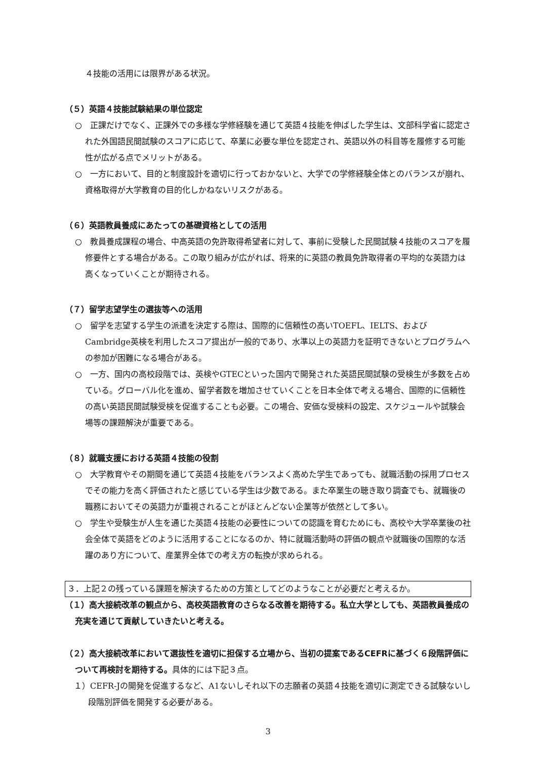４技能の活用には限界がある状況。
（５）英語４技能試験結果の単位認定
○　正課だけでなく、正課外での多様な学修経験を通じて英語４技能を伸ばした学生は、文部科学省に認定された外国語民間試験のスコアに応じて、卒業に必要な単位を認定され、英語以外の科目等を履修する可能性が広がる点でメリットがある。
○　一方において、目的と制度設計を適切に行っておかないと、大学での学修経験全体とのバランスが崩れ、資格取得が大学教育の目的化しかねないリスクがある。
（６）英語教員養成にあたっての基礎資格としての活用
○　教員養成課程の場合、中高英語の免許取得希望者に対して、事前に受験した民間試験４技能のスコアを履修要件とする場合がある。この取り組みが広がれば、将来的に英語の教員免許取得者の平均的な英語力は高くなっていくことが期待される。
（７）留学志望学生の選抜等への活用
○　留学を志望する学生の派遣を決定する際は、国際的に信頼性の高いTOEFL、IELTS、およびCambridge英検を利用したスコア提出が一般的であり、水準以上の英語力を証明できないとプログラムへの参加が困難になる場合がある。
○　一方、国内の高校段階では、英検やGTECといった国内で開発された英語民間試験の受検生が多数を占めている。グローバル化を進め、留学者数を増加させていくことを日本全体で考える場合、国際的に信頼性の高い英語民間試験受検を促進することも必要。この場合、安価な受検料の設定、スケジュールや試験会場等の課題解決が重要である。
（８）就職支援における英語４技能の役割
○　大学教育やその期間を通じて英語４技能をバランスよく高めた学生であっても、就職活動の採用プロセスでその能力を高く評価されたと感じている学生は少数である。また卒業生の聴き取り調査でも、就職後の職務においてその英語力が重視されることがほとんどない企業等が依然として多い。
○　学生や受験生が人生を通じた英語４技能の必要性についての認識を育むためにも、高校や大学卒業後の社会全体で英語をどのように活用することになるのか、特に就職活動時の評価の観点や就職後の国際的な活躍のあり方について、産業界全体での考え方の転換が求められる。
３．上記２の残っている課題を解決するための方策としてどのようなことが必要だと考えるか。
（１）高大接続改革の観点から、高校英語教育のさらなる改善を期待する。私立大学としても、英語教員養成の充実を通じて貢献していきたいと考える。
（２）高大接続改革において選抜性を適切に担保する立場から、当初の提案であるCEFRに基づく６段階評価について再検討を期待する。具体的には下記３点。
１）CEFR-Jの開発を促進するなど、A1ないしそれ以下の志願者の英語４技能を適切に測定できる試験ないし段階別評価を開発する必要がある。
3